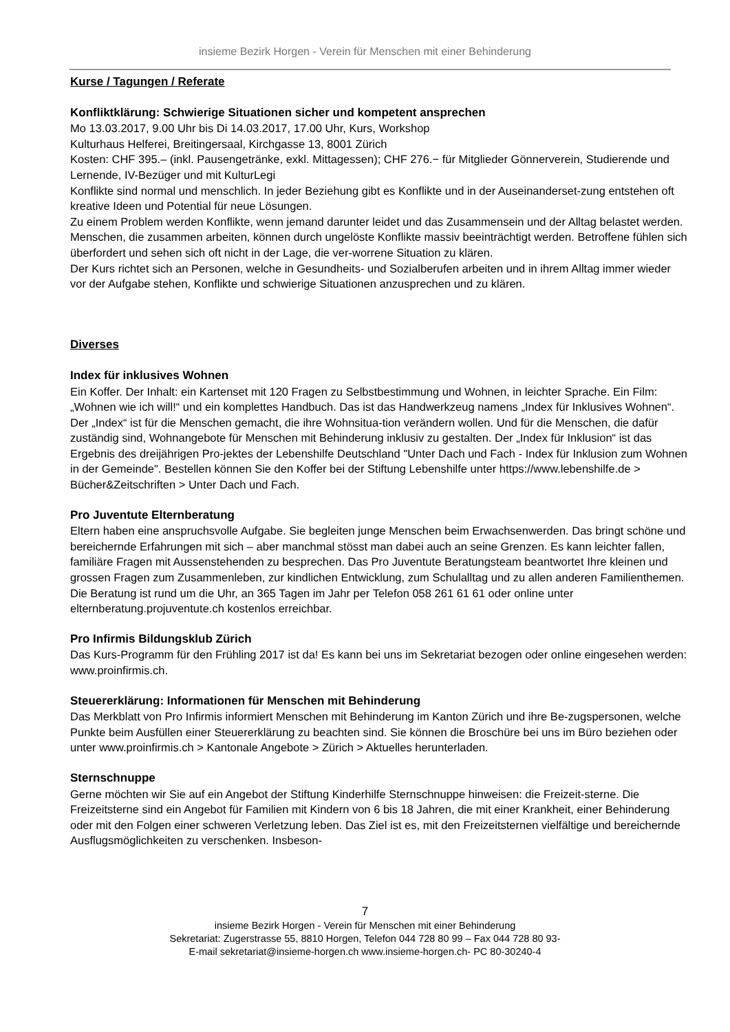insieme Bezirk Horgen - Verein für Menschen mit einer Behinderung
Kurse / Tagungen / Referate
Konfliktklärung: Schwierige Situationen sicher und kompetent ansprechen
Mo 13.03.2017, 9.00 Uhr bis Di 14.03.2017, 17.00 Uhr, Kurs, Workshop
Kulturhaus Helferei, Breitingersaal, Kirchgasse 13, 8001 Zürich
Kosten: CHF 395.– (inkl. Pausengetränke, exkl. Mittagessen); CHF 276.− für Mitglieder Gönnerverein, Studierende und Lernende, IV-Bezüger und mit KulturLegi
Konflikte sind normal und menschlich. In jeder Beziehung gibt es Konflikte und in der Auseinanderset-zung entstehen oft kreative Ideen und Potential für neue Lösungen.
Zu einem Problem werden Konflikte, wenn jemand darunter leidet und das Zusammensein und der Alltag belastet werden. Menschen, die zusammen arbeiten, können durch ungelöste Konflikte massiv beeinträchtigt werden. Betroffene fühlen sich überfordert und sehen sich oft nicht in der Lage, die ver-worrene Situation zu klären.
Der Kurs richtet sich an Personen, welche in Gesundheits- und Sozialberufen arbeiten und in ihrem Alltag immer wieder vor der Aufgabe stehen, Konflikte und schwierige Situationen anzusprechen und zu klären.
Diverses
Index für inklusives Wohnen
Ein Koffer. Der Inhalt: ein Kartenset mit 120 Fragen zu Selbstbestimmung und Wohnen, in leichter Sprache. Ein Film: „Wohnen wie ich will!“ und ein komplettes Handbuch. Das ist das Handwerkzeug namens „Index für Inklusives Wohnen“. Der „Index“ ist für die Menschen gemacht, die ihre Wohnsitua-tion verändern wollen. Und für die Menschen, die dafür zuständig sind, Wohnangebote für Menschen mit Behinderung inklusiv zu gestalten. Der „Index für Inklusion“ ist das Ergebnis des dreijährigen Pro-jektes der Lebenshilfe Deutschland "Unter Dach und Fach - Index für Inklusion zum Wohnen in der Gemeinde". Bestellen können Sie den Koffer bei der Stiftung Lebenshilfe unter https://www.lebenshilfe.de > Bücher&Zeitschriften > Unter Dach und Fach.
Pro Juventute Elternberatung
Eltern haben eine anspruchsvolle Aufgabe. Sie begleiten junge Menschen beim Erwachsenwerden. Das bringt schöne und bereichernde Erfahrungen mit sich – aber manchmal stösst man dabei auch an seine Grenzen. Es kann leichter fallen, familiäre Fragen mit Aussenstehenden zu besprechen. Das Pro Juventute Beratungsteam beantwortet Ihre kleinen und grossen Fragen zum Zusammenleben, zur kindlichen Entwicklung, zum Schulalltag und zu allen anderen Familienthemen. Die Beratung ist rund um die Uhr, an 365 Tagen im Jahr per Telefon 058 261 61 61 oder online unter elternberatung.projuventute.ch kostenlos erreichbar.
Pro Infirmis Bildungsklub Zürich
Das Kurs-Programm für den Frühling 2017 ist da! Es kann bei uns im Sekretariat bezogen oder online eingesehen werden: www.proinfirmis.ch.
Steuererklärung: Informationen für Menschen mit Behinderung
Das Merkblatt von Pro Infirmis informiert Menschen mit Behinderung im Kanton Zürich und ihre Be-zugspersonen, welche Punkte beim Ausfüllen einer Steuererklärung zu beachten sind. Sie können die Broschüre bei uns im Büro beziehen oder unter www.proinfirmis.ch > Kantonale Angebote > Zürich > Aktuelles herunterladen.
Sternschnuppe
Gerne möchten wir Sie auf ein Angebot der Stiftung Kinderhilfe Sternschnuppe hinweisen: die Freizeit-sterne. Die Freizeitsterne sind ein Angebot für Familien mit Kindern von 6 bis 18 Jahren, die mit einer Krankheit, einer Behinderung oder mit den Folgen einer schweren Verletzung leben. Das Ziel ist es, mit den Freizeitsternen vielfältige und bereichernde Ausflugsmöglichkeiten zu verschenken. Insbeson-
7
insieme Bezirk Horgen - Verein für Menschen mit einer Behinderung
Sekretariat: Zugerstrasse 55, 8810 Horgen, Telefon 044 728 80 99 – Fax 044 728 80 93-
E-mail sekretariat@insieme-horgen.ch www.insieme-horgen.ch- PC 80-30240-4